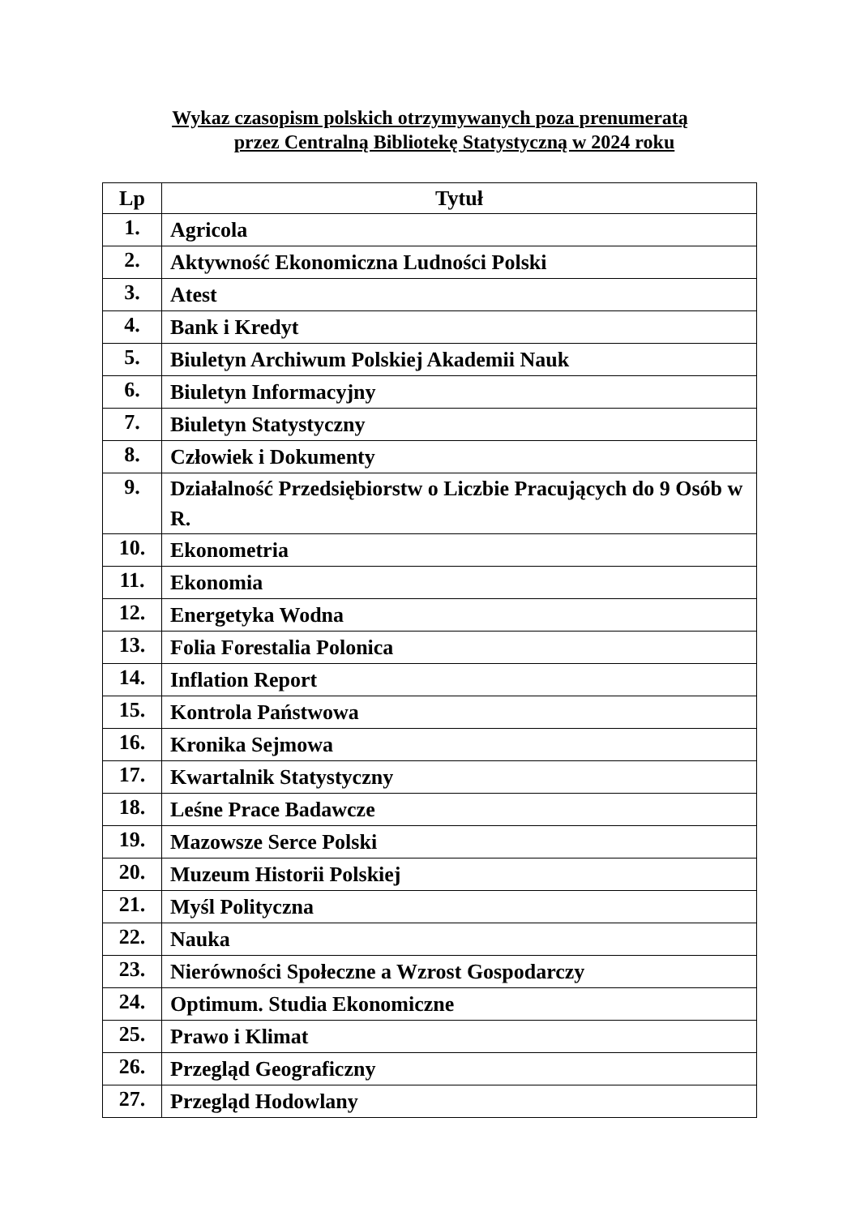Wykaz czasopism polskich otrzymywanych poza prenumeratą
przez Centralną Bibliotekę Statystyczną w 2024 roku
| Lp | Tytuł |
| --- | --- |
| 1. | Agricola |
| 2. | Aktywność Ekonomiczna Ludności Polski |
| 3. | Atest |
| 4. | Bank i Kredyt |
| 5. | Biuletyn Archiwum Polskiej Akademii Nauk |
| 6. | Biuletyn Informacyjny |
| 7. | Biuletyn Statystyczny |
| 8. | Człowiek i Dokumenty |
| 9. | Działalność Przedsiębiorstw o Liczbie Pracujących do 9 Osób w R. |
| 10. | Ekonometria |
| 11. | Ekonomia |
| 12. | Energetyka Wodna |
| 13. | Folia Forestalia Polonica |
| 14. | Inflation Report |
| 15. | Kontrola Państwowa |
| 16. | Kronika Sejmowa |
| 17. | Kwartalnik Statystyczny |
| 18. | Leśne Prace Badawcze |
| 19. | Mazowsze Serce Polski |
| 20. | Muzeum Historii Polskiej |
| 21. | Myśl Polityczna |
| 22. | Nauka |
| 23. | Nierówności Społeczne a Wzrost Gospodarczy |
| 24. | Optimum. Studia Ekonomiczne |
| 25. | Prawo i Klimat |
| 26. | Przegląd Geograficzny |
| 27. | Przegląd Hodowlany |